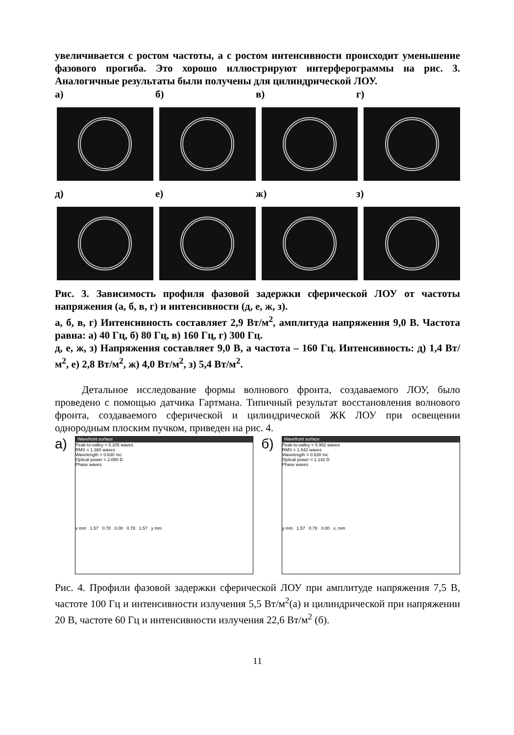увеличивается с ростом частоты, а с ростом интенсивности происходит уменьшение фазового прогиба. Это хорошо иллюстрируют интерферограммы на рис. 3. Аналогичные результаты были получены для цилиндрической ЛОУ.
а) б) в) г)
д) е) ж) з)
Рис. 3. Зависимость профиля фазовой задержки сферической ЛОУ от частоты напряжения (а, б, в, г) и интенсивности (д, е, ж, з).
а, б, в, г) Интенсивность составляет 2,9 Вт/м<sup>2</sup>, амплитуда напряжения 9,0 В. Частота равна: а) 40 Гц, б) 80 Гц, в) 160 Гц, г) 300 Гц.
д, е, ж, з) Напряжения составляет 9,0 В, а частота – 160 Гц. Интенсивность: д) 1,4 Вт/м<sup>2</sup>, е) 2,8 Вт/м<sup>2</sup>, ж) 4,0 Вт/м<sup>2</sup>, з) 5,4 Вт/м<sup>2</sup>.
Детальное исследование формы волнового фронта, создаваемого ЛОУ, было проведено с помощью датчика Гартмана. Типичный результат восстановления волнового фронта, создаваемого сферической и цилиндрической ЖК ЛОУ при освещении однородным плоским пучком, приведен на рис. 4.
а)
Wavefront surface
Peak-to-valley = 5.105 waves
RMS = 1.380 waves
Wavelength = 0.630 mc
Optical power = 2.080 D
Phase waves
x mm 1.57 0.78 0.00 0.78 1.57 y mm
б)
Wavefront surface
Peak-to-valley = 5.992 waves
RMS = 1.542 waves
Wavelength = 0.630 mc
Optical power = 1.142 D
Phase waves
y mm 1.57 0.78 0.00 x, mm
Рис. 4. Профили фазовой задержки сферической ЛОУ при амплитуде напряжения 7,5 В, частоте 100 Гц и интенсивности излучения 5,5 Вт/м<sup>2</sup>(а) и цилиндрической при напряжении 20 В, частоте 60 Гц и интенсивности излучения 22,6 Вт/м<sup>2</sup> (б).
11